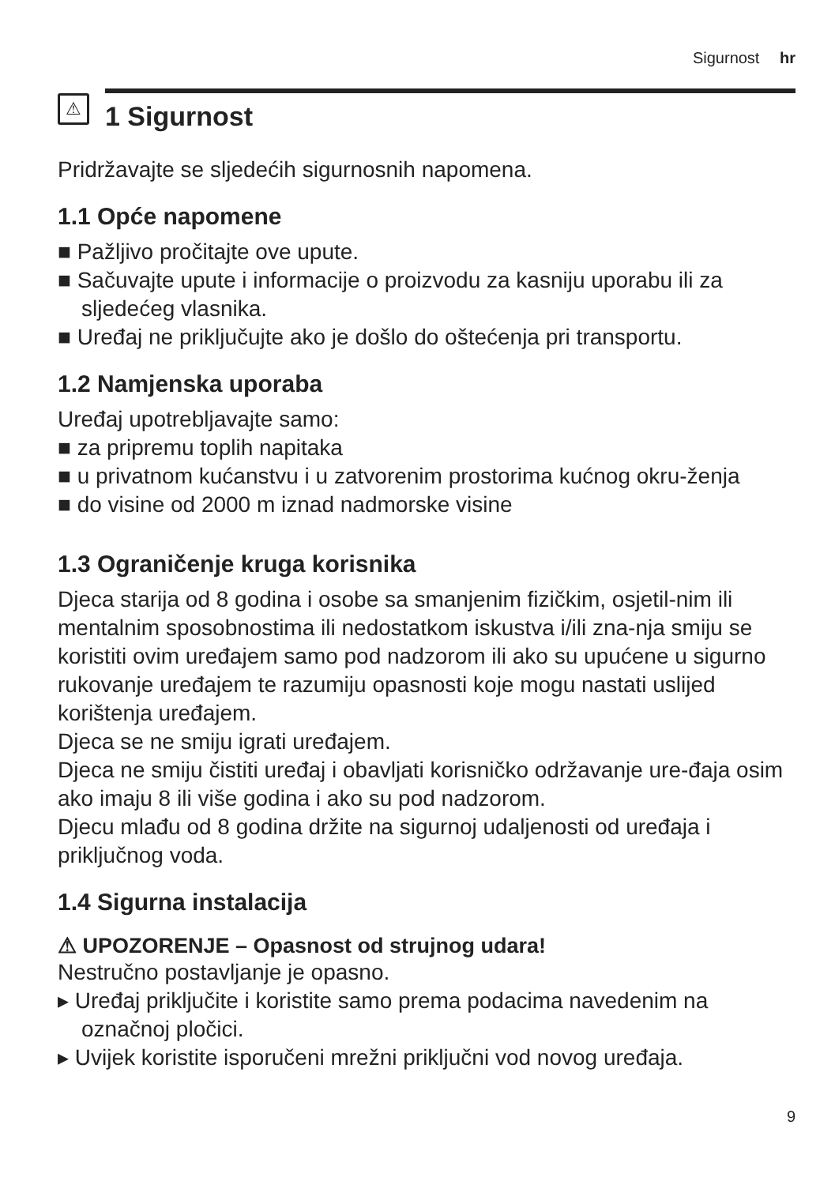Sigurnost hr
⚠
1 Sigurnost
Pridržavajte se sljedećih sigurnosnih napomena.
1.1 Opće napomene
■ Pažljivo pročitajte ove upute.
■ Sačuvajte upute i informacije o proizvodu za kasniju uporabu ili za sljedećeg vlasnika.
■ Uređaj ne priključujte ako je došlo do oštećenja pri transportu.
1.2 Namjenska uporaba
Uređaj upotrebljavajte samo:
■ za pripremu toplih napitaka
■ u privatnom kućanstvu i u zatvorenim prostorima kućnog okru-ženja
■ do visine od 2000 m iznad nadmorske visine
1.3 Ograničenje kruga korisnika
Djeca starija od 8 godina i osobe sa smanjenim fizičkim, osjetil-nim ili mentalnim sposobnostima ili nedostatkom iskustva i/ili zna-nja smiju se koristiti ovim uređajem samo pod nadzorom ili ako su upućene u sigurno rukovanje uređajem te razumiju opasnosti koje mogu nastati uslijed korištenja uređajem.
Djeca se ne smiju igrati uređajem.
Djeca ne smiju čistiti uređaj i obavljati korisničko održavanje ure-đaja osim ako imaju 8 ili više godina i ako su pod nadzorom.
Djecu mlađu od 8 godina držite na sigurnoj udaljenosti od uređaja i priključnog voda.
1.4 Sigurna instalacija
⚠ UPOZORENJE – Opasnost od strujnog udara!
Nestručno postavljanje je opasno.
▸ Uređaj priključite i koristite samo prema podacima navedenim na označnoj pločici.
▸ Uvijek koristite isporučeni mrežni priključni vod novog uređaja.
9